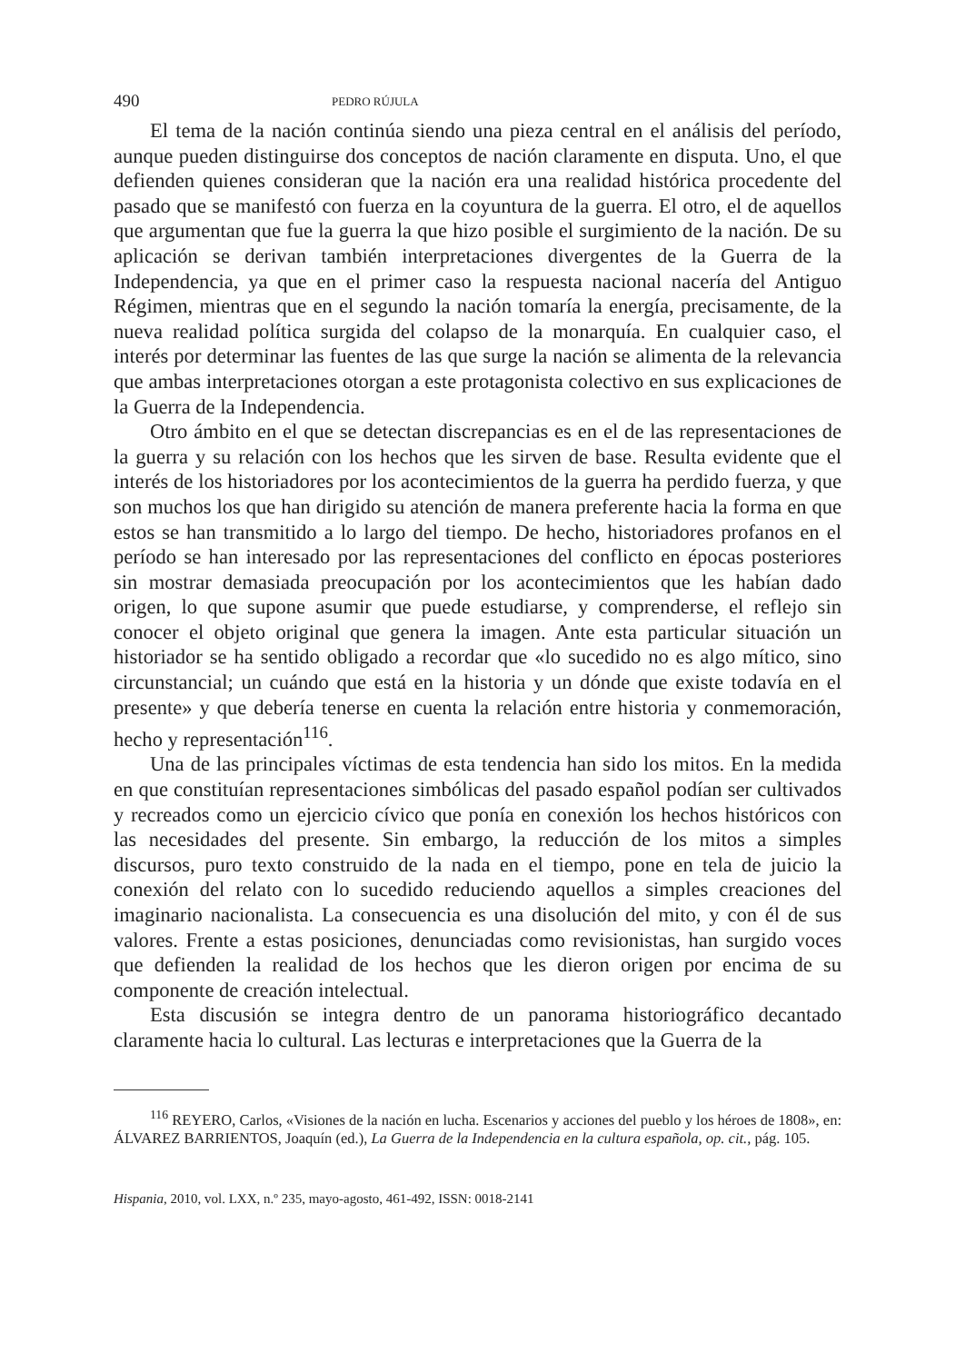490 PEDRO RÚJULA
El tema de la nación continúa siendo una pieza central en el análisis del período, aunque pueden distinguirse dos conceptos de nación claramente en disputa. Uno, el que defienden quienes consideran que la nación era una realidad histórica procedente del pasado que se manifestó con fuerza en la coyuntura de la guerra. El otro, el de aquellos que argumentan que fue la guerra la que hizo posible el surgimiento de la nación. De su aplicación se derivan también interpretaciones divergentes de la Guerra de la Independencia, ya que en el primer caso la respuesta nacional nacería del Antiguo Régimen, mientras que en el segundo la nación tomaría la energía, precisamente, de la nueva realidad política surgida del colapso de la monarquía. En cualquier caso, el interés por determinar las fuentes de las que surge la nación se alimenta de la relevancia que ambas interpretaciones otorgan a este protagonista colectivo en sus explicaciones de la Guerra de la Independencia.
Otro ámbito en el que se detectan discrepancias es en el de las representaciones de la guerra y su relación con los hechos que les sirven de base. Resulta evidente que el interés de los historiadores por los acontecimientos de la guerra ha perdido fuerza, y que son muchos los que han dirigido su atención de manera preferente hacia la forma en que estos se han transmitido a lo largo del tiempo. De hecho, historiadores profanos en el período se han interesado por las representaciones del conflicto en épocas posteriores sin mostrar demasiada preocupación por los acontecimientos que les habían dado origen, lo que supone asumir que puede estudiarse, y comprenderse, el reflejo sin conocer el objeto original que genera la imagen. Ante esta particular situación un historiador se ha sentido obligado a recordar que «lo sucedido no es algo mítico, sino circunstancial; un cuándo que está en la historia y un dónde que existe todavía en el presente» y que debería tenerse en cuenta la relación entre historia y conmemoración, hecho y representación<sup>116</sup>.
Una de las principales víctimas de esta tendencia han sido los mitos. En la medida en que constituían representaciones simbólicas del pasado español podían ser cultivados y recreados como un ejercicio cívico que ponía en conexión los hechos históricos con las necesidades del presente. Sin embargo, la reducción de los mitos a simples discursos, puro texto construido de la nada en el tiempo, pone en tela de juicio la conexión del relato con lo sucedido reduciendo aquellos a simples creaciones del imaginario nacionalista. La consecuencia es una disolución del mito, y con él de sus valores. Frente a estas posiciones, denunciadas como revisionistas, han surgido voces que defienden la realidad de los hechos que les dieron origen por encima de su componente de creación intelectual.
Esta discusión se integra dentro de un panorama historiográfico decantado claramente hacia lo cultural. Las lecturas e interpretaciones que la Guerra de la
<sup>116</sup> REYERO, Carlos, «Visiones de la nación en lucha. Escenarios y acciones del pueblo y los héroes de 1808», en: ÁLVAREZ BARRIENTOS, Joaquín (ed.), La Guerra de la Independencia en la cultura española, op. cit., pág. 105.
Hispania, 2010, vol. LXX, n.º 235, mayo-agosto, 461-492, ISSN: 0018-2141